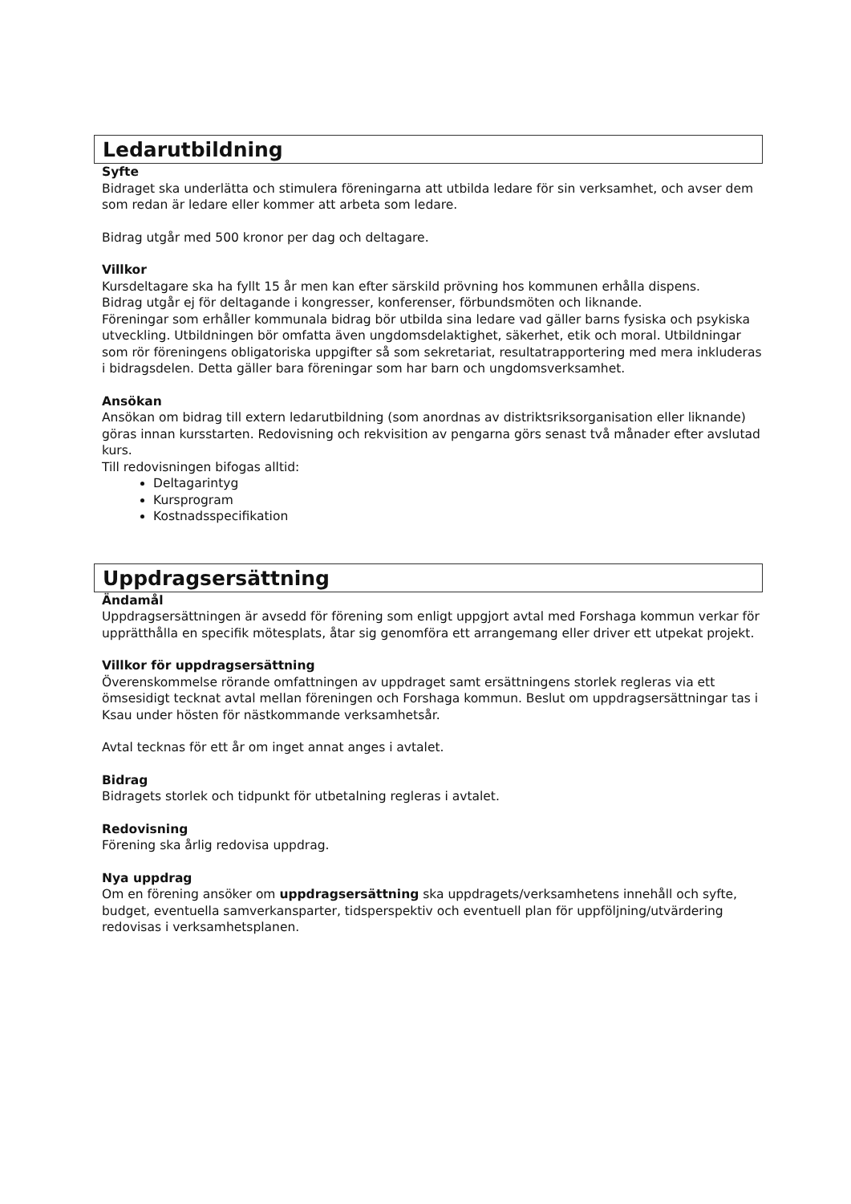Ledarutbildning
Syfte
Bidraget ska underlätta och stimulera föreningarna att utbilda ledare för sin verksamhet, och avser dem som redan är ledare eller kommer att arbeta som ledare.
Bidrag utgår med 500 kronor per dag och deltagare.
Villkor
Kursdeltagare ska ha fyllt 15 år men kan efter särskild prövning hos kommunen erhålla dispens.
Bidrag utgår ej för deltagande i kongresser, konferenser, förbundsmöten och liknande.
Föreningar som erhåller kommunala bidrag bör utbilda sina ledare vad gäller barns fysiska och psykiska utveckling. Utbildningen bör omfatta även ungdomsdelaktighet, säkerhet, etik och moral. Utbildningar som rör föreningens obligatoriska uppgifter så som sekretariat, resultatrapportering med mera inkluderas i bidragsdelen. Detta gäller bara föreningar som har barn och ungdomsverksamhet.
Ansökan
Ansökan om bidrag till extern ledarutbildning (som anordnas av distriktsriksorganisation eller liknande) göras innan kursstarten. Redovisning och rekvisition av pengarna görs senast två månader efter avslutad kurs.
Till redovisningen bifogas alltid:
Deltagarintyg
Kursprogram
Kostnadsspecifikation
Uppdragsersättning
Ändamål
Uppdragsersättningen är avsedd för förening som enligt uppgjort avtal med Forshaga kommun verkar för upprätthålla en specifik mötesplats, åtar sig genomföra ett arrangemang eller driver ett utpekat projekt.
Villkor för uppdragsersättning
Överenskommelse rörande omfattningen av uppdraget samt ersättningens storlek regleras via ett ömsesidigt tecknat avtal mellan föreningen och Forshaga kommun. Beslut om uppdragsersättningar tas i Ksau under hösten för nästkommande verksamhetsår.
Avtal tecknas för ett år om inget annat anges i avtalet.
Bidrag
Bidragets storlek och tidpunkt för utbetalning regleras i avtalet.
Redovisning
Förening ska årlig redovisa uppdrag.
Nya uppdrag
Om en förening ansöker om uppdragsersättning ska uppdragets/verksamhetens innehåll och syfte, budget, eventuella samverkansparter, tidsperspektiv och eventuell plan för uppföljning/utvärdering redovisas i verksamhetsplanen.